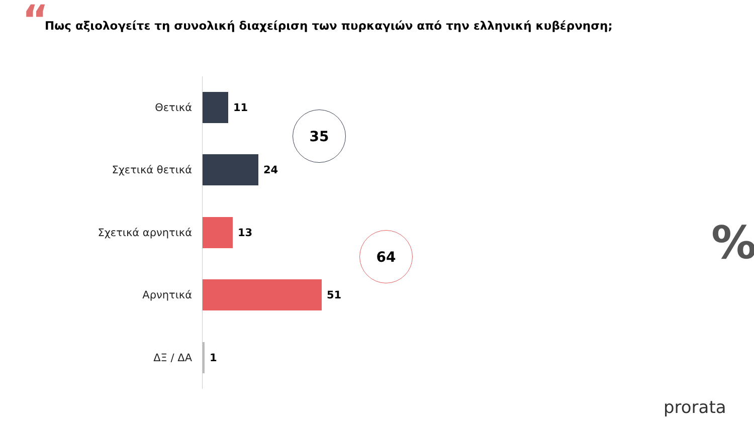“
Πως αξιολογείτε τη συνολική διαχείριση των πυρκαγιών από την ελληνική κυβέρνηση;
Θετικά 11
Σχετικά θετικά 24
Σχετικά αρνητικά 13
Αρνητικά 51
ΔΞ / ΔΑ 1
35
64 %
prorata